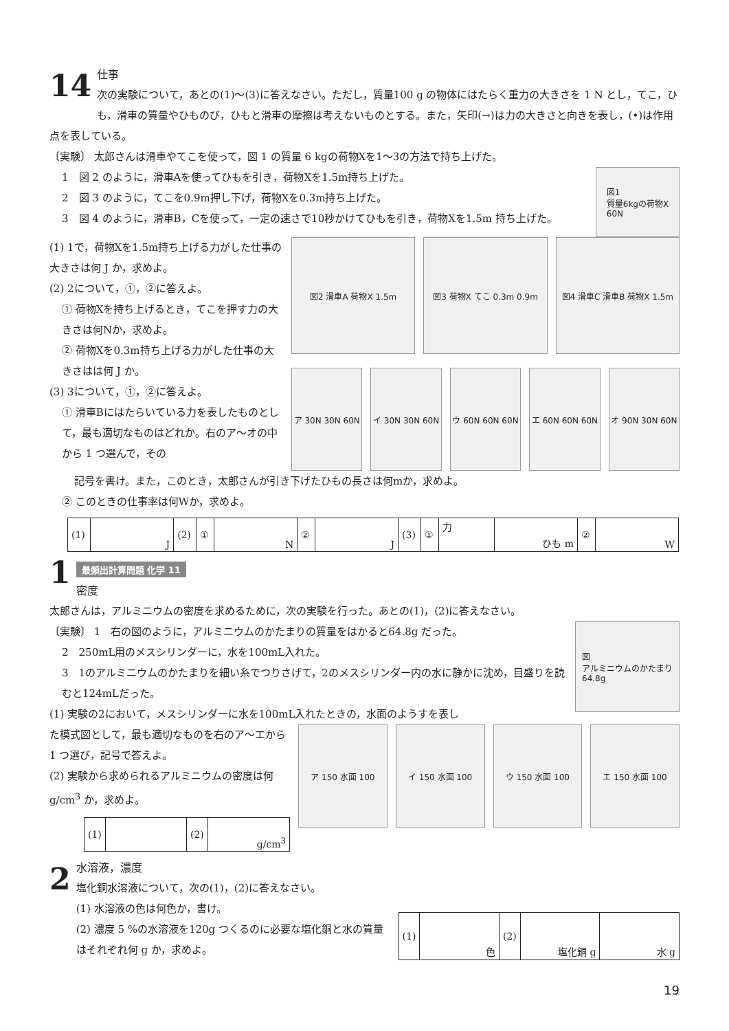14
仕事
次の実験について，あとの(1)～(3)に答えなさい。ただし，質量100 g の物体にはたらく重力の大きさを 1 N とし，てこ，ひも，滑車の質量やひものび，ひもと滑車の摩擦は考えないものとする。また，矢印(→)は力の大きさと向きを表し，(•)は作用点を表している。
〔実験〕 太郎さんは滑車やてこを使って，図 1 の質量 6 kgの荷物Xを1～3の方法で持ち上げた。
1　図 2 のように，滑車Aを使ってひもを引き，荷物Xを1.5m持ち上げた。
2　図 3 のように，てこを0.9m押し下げ，荷物Xを0.3m持ち上げた。
3　図 4 のように，滑車B，Cを使って，一定の速さで10秒かけてひもを引き，荷物Xを1.5m 持ち上げた。
図1
質量6kgの荷物X
60N
(1) 1で，荷物Xを1.5m持ち上げる力がした仕事の大きさは何 J か，求めよ。
(2) 2について，①，②に答えよ。
① 荷物Xを持ち上げるとき，てこを押す力の大きさは何Nか，求めよ。
② 荷物Xを0.3m持ち上げる力がした仕事の大きさはは何 J か。
(3) 3について，①，②に答えよ。
① 滑車Bにはたらいている力を表したものとして，最も適切なものはどれか。右のア～オの中から 1 つ選んで，その
図2 滑車A 荷物X 1.5m 図3 荷物X てこ 0.3m 0.9m 図4 滑車C 滑車B 荷物X 1.5m
ア 30N 30N 60N イ 30N 30N 60N ウ 60N 60N 60N エ 60N 60N 60N オ 90N 30N 60N
記号を書け。また，このとき，太郎さんが引き下げたひもの長さは何mか，求めよ。
② このときの仕事率は何Wか，求めよ。
| (1) | J | (2) | ① | N | ② | J | (3) | ① | 力 | ひも m | ② | W |
最頻出計算問題 化学 11
1
密度
太郎さんは，アルミニウムの密度を求めるために，次の実験を行った。あとの(1)，(2)に答えなさい。
〔実験〕 1　右の図のように，アルミニウムのかたまりの質量をはかると64.8g だった。
2　250mL用のメスシリンダーに，水を100mL入れた。
3　1のアルミニウムのかたまりを細い糸でつりさげて，2のメスシリンダー内の水に静かに沈め，目盛りを読むと124mLだった。
(1) 実験の2において，メスシリンダーに水を100mL入れたときの，水面のようすを表し
図
アルミニウムのかたまり
64.8g
た模式図として，最も適切なものを右のア～エから 1 つ選び，記号で答えよ。
(2) 実験から求められるアルミニウムの密度は何 g/cm<sup>3</sup> か，求めよ。
| (1) | | (2) | g/cm<sup>3</sup> |
ア 150 水面 100 イ 150 水面 100 ウ 150 水面 100 エ 150 水面 100
2
水溶液，濃度
塩化銅水溶液について，次の(1)，(2)に答えなさい。
(1) 水溶液の色は何色か，書け。
(2) 濃度 5 %の水溶液を120g つくるのに必要な塩化銅と水の質量はそれぞれ何 g か，求めよ。
| (1) | 色 | (2) | 塩化銅 g | 水 g |
19